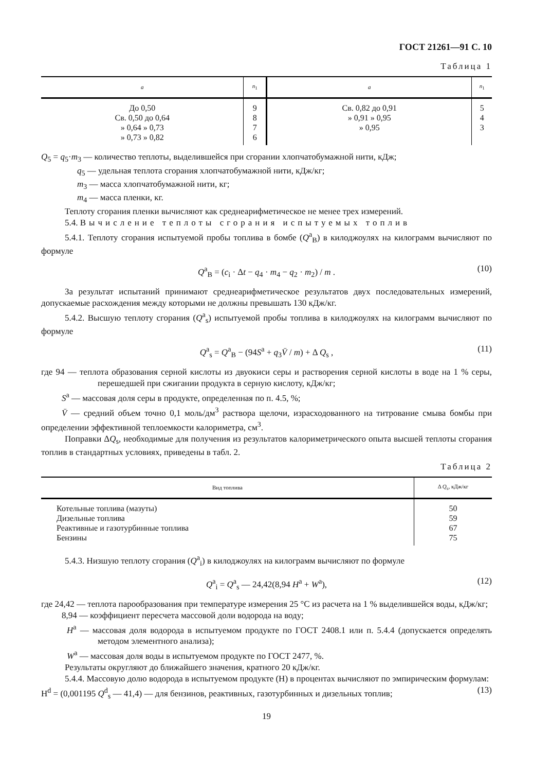ГОСТ 21261—91 С. 10
Таблица 1
| a | n<sub>1</sub> | a | n<sub>1</sub> |
| --- | --- | --- | --- |
| До 0,50 Св. 0,50 до 0,64 » 0,64 » 0,73 » 0,73 » 0,82 | 9 8 7 6 | Св. 0,82 до 0,91 » 0,91 » 0,95 » 0,95 | 5 4 3 |
Q<sub>5</sub> = q<sub>5</sub>·m<sub>3</sub> — количество теплоты, выделившейся при сгорании хлопчатобумажной нити, кДж;
q<sub>5</sub> — удельная теплота сгорания хлопчатобумажной нити, кДж/кг;
m<sub>3</sub> — масса хлопчатобумажной нити, кг;
m<sub>4</sub> — масса пленки, кг.
Теплоту сгорания пленки вычисляют как среднеарифметическое не менее трех измерений.
5.4. Вычисление теплоты сгорания испытуемых топлив
5.4.1. Теплоту сгорания испытуемой пробы топлива в бомбе (Q<sup>a</sup><sub>B</sub>) в килоджоулях на килограмм вычисляют по формуле
Q<sup>a</sup><sub>B</sub> = (c<sub>i</sub> · Δt − q<sub>4</sub> · m<sub>4</sub> − q<sub>2</sub> · m<sub>2</sub>) / m . (10)
За результат испытаний принимают среднеарифметическое результатов двух последовательных измерений, допускаемые расхождения между которыми не должны превышать 130 кДж/кг.
5.4.2. Высшую теплоту сгорания (Q<sup>a</sup><sub>s</sub>) испытуемой пробы топлива в килоджоулях на килограмм вычисляют по формуле
Q<sup>a</sup><sub>s</sub> = Q<sup>a</sup><sub>B</sub> − (94S<sup>a</sup> + q<sub>3</sub>V̄ / m) + Δ Q<sub>s</sub> , (11)
где 94 — теплота образования серной кислоты из двуокиси серы и растворения серной кислоты в воде на 1 % серы, перешедшей при сжигании продукта в серную кислоту, кДж/кг;
S<sup>a</sup> — массовая доля серы в продукте, определенная по п. 4.5, %;
V̄ — средний объем точно 0,1 моль/дм<sup>3</sup> раствора щелочи, израсходованного на титрование смыва бомбы при определении эффективной теплоемкости калориметра, см<sup>3</sup>.
Поправки ΔQ<sub>s</sub>, необходимые для получения из результатов калориметрического опыта высшей теплоты сгорания топлив в стандартных условиях, приведены в табл. 2.
Таблица 2
| Вид топлива | Δ Q<sub>s</sub>, кДж/кг |
| --- | --- |
| Котельные топлива (мазуты) Дизельные топлива Реактивные и газотурбинные топлива Бензины | 50 59 67 75 |
5.4.3. Низшую теплоту сгорания (Q<sup>a</sup><sub>i</sub>) в килоджоулях на килограмм вычисляют по формуле
Q<sup>a</sup><sub>i</sub> = Q<sup>a</sup><sub>s</sub> — 24,42(8,94 H<sup>a</sup> + W<sup>a</sup>), (12)
где 24,42 — теплота парообразования при температуре измерения 25 °С из расчета на 1 % выделившейся воды, кДж/кг;
8,94 — коэффициент пересчета массовой доли водорода на воду;
H<sup>a</sup> — массовая доля водорода в испытуемом продукте по ГОСТ 2408.1 или п. 5.4.4 (допускается определять методом элементного анализа);
W<sup>a</sup> — массовая доля воды в испытуемом продукте по ГОСТ 2477, %.
Результаты округляют до ближайшего значения, кратного 20 кДж/кг.
5.4.4. Массовую долю водорода в испытуемом продукте (Н) в процентах вычисляют по эмпирическим формулам:
H<sup>d</sup> = (0,001195 Q<sup>d</sup><sub>s</sub> — 41,4) — для бензинов, реактивных, газотурбинных и дизельных топлив; (13)
19